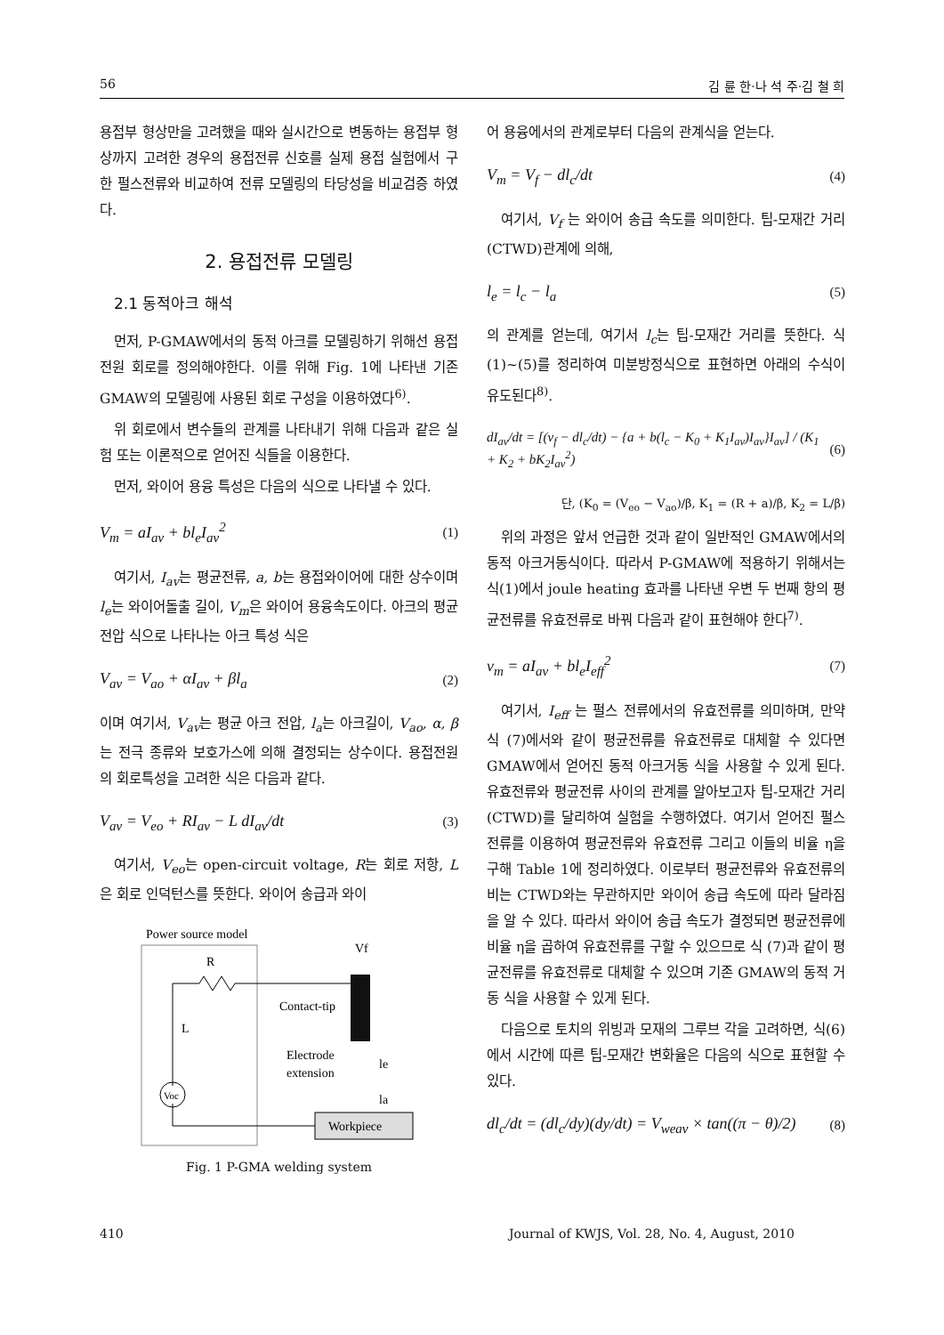56 김 륜 한·나 석 주·김 철 희
용접부 형상만을 고려했을 때와 실시간으로 변동하는 용접부 형상까지 고려한 경우의 용접전류 신호를 실제 용접 실험에서 구한 펄스전류와 비교하여 전류 모델링의 타당성을 비교검증 하였다.
2. 용접전류 모델링
2.1 동적아크 해석
먼저, P-GMAW에서의 동적 아크를 모델링하기 위해선 용접 전원 회로를 정의해야한다. 이를 위해 Fig. 1에 나타낸 기존 GMAW의 모델링에 사용된 회로 구성을 이용하였다<sup>6)</sup>.
위 회로에서 변수들의 관계를 나타내기 위해 다음과 같은 실험 또는 이론적으로 얻어진 식들을 이용한다.
먼저, 와이어 용융 특성은 다음의 식으로 나타낼 수 있다.
V<sub>m</sub> = aI<sub>av</sub> + bl<sub>e</sub>I<sub>av</sub><sup>2</sup> (1)
여기서, I<sub>av</sub>는 평균전류, a, b는 용접와이어에 대한 상수이며 l<sub>e</sub>는 와이어돌출 길이, V<sub>m</sub>은 와이어 용융속도이다. 아크의 평균 전압 식으로 나타나는 아크 특성 식은
V<sub>av</sub> = V<sub>ao</sub> + αI<sub>av</sub> + βl<sub>a</sub> (2)
이며 여기서, V<sub>av</sub>는 평균 아크 전압, l<sub>a</sub>는 아크길이, V<sub>ao</sub>, α, β는 전극 종류와 보호가스에 의해 결정되는 상수이다. 용접전원의 회로특성을 고려한 식은 다음과 같다.
V<sub>av</sub> = V<sub>eo</sub> + RI<sub>av</sub> − L dI<sub>av</sub>/dt (3)
여기서, V<sub>eo</sub>는 open-circuit voltage, R는 회로 저항, L은 회로 인덕턴스를 뜻한다. 와이어 송급과 와이
Power source model
R
L
Voc
Contact-tip
Electrode
extension
Vf
Workpiece
le
la
Fig. 1 P-GMA welding system
어 용융에서의 관계로부터 다음의 관계식을 얻는다.
V<sub>m</sub> = V<sub>f</sub> − dl<sub>c</sub>/dt (4)
여기서, V<sub>f</sub> 는 와이어 송급 속도를 의미한다. 팁-모재간 거리(CTWD)관계에 의해,
l<sub>e</sub> = l<sub>c</sub> − l<sub>a</sub> (5)
의 관계를 얻는데, 여기서 l<sub>c</sub>는 팁-모재간 거리를 뜻한다. 식(1)~(5)를 정리하여 미분방정식으로 표현하면 아래의 수식이 유도된다<sup>8)</sup>.
dI<sub>av</sub>/dt = [(v<sub>f</sub> − dl<sub>c</sub>/dt) − {a + b(l<sub>c</sub> − K<sub>0</sub> + K<sub>1</sub>I<sub>av</sub>)I<sub>av</sub>}I<sub>av</sub>] / (K<sub>1</sub> + K<sub>2</sub> + bK<sub>2</sub>I<sub>av</sub><sup>2</sup>) (6)
단, (K<sub>0</sub> = (V<sub>eo</sub> − V<sub>ao</sub>)/β, K<sub>1</sub> = (R + a)/β, K<sub>2</sub> = L/β)
위의 과정은 앞서 언급한 것과 같이 일반적인 GMAW에서의 동적 아크거동식이다. 따라서 P-GMAW에 적용하기 위해서는 식(1)에서 joule heating 효과를 나타낸 우변 두 번째 항의 평균전류를 유효전류로 바꿔 다음과 같이 표현해야 한다<sup>7)</sup>.
v<sub>m</sub> = aI<sub>av</sub> + bl<sub>e</sub>I<sub>eff</sub><sup>2</sup> (7)
여기서, I<sub>eff</sub> 는 펄스 전류에서의 유효전류를 의미하며, 만약 식 (7)에서와 같이 평균전류를 유효전류로 대체할 수 있다면 GMAW에서 얻어진 동적 아크거동 식을 사용할 수 있게 된다. 유효전류와 평균전류 사이의 관계를 알아보고자 팁-모재간 거리(CTWD)를 달리하여 실험을 수행하였다. 여기서 얻어진 펄스 전류를 이용하여 평균전류와 유효전류 그리고 이들의 비율 η을 구해 Table 1에 정리하였다. 이로부터 평균전류와 유효전류의 비는 CTWD와는 무관하지만 와이어 송급 속도에 따라 달라짐을 알 수 있다. 따라서 와이어 송급 속도가 결정되면 평균전류에 비율 η을 곱하여 유효전류를 구할 수 있으므로 식 (7)과 같이 평균전류를 유효전류로 대체할 수 있으며 기존 GMAW의 동적 거동 식을 사용할 수 있게 된다.
다음으로 토치의 위빙과 모재의 그루브 각을 고려하면, 식(6)에서 시간에 따른 팁-모재간 변화율은 다음의 식으로 표현할 수 있다.
dl<sub>c</sub>/dt = (dl<sub>c</sub>/dy)(dy/dt) = V<sub>weav</sub> × tan((π − θ)/2) (8)
410 Journal of KWJS, Vol. 28, No. 4, August, 2010